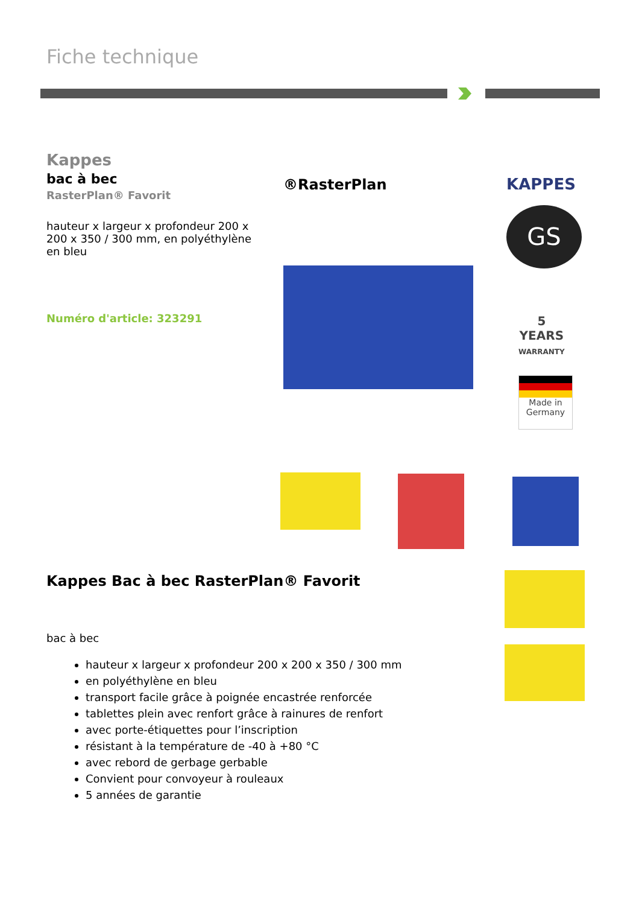Fiche technique
Kappes
bac à bec
RasterPlan® Favorit
hauteur x largeur x profondeur 200 x 200 x 350 / 300 mm, en polyéthylène en bleu
Numéro d'article: 323291
®RasterPlan KAPPES
GS
5
YEARS
WARRANTY
Made in
Germany
Kappes Bac à bec RasterPlan® Favorit
bac à bec
hauteur x largeur x profondeur 200 x 200 x 350 / 300 mm
en polyéthylène en bleu
transport facile grâce à poignée encastrée renforcée
tablettes plein avec renfort grâce à rainures de renfort
avec porte-étiquettes pour l’inscription
résistant à la température de -40 à +80 °C
avec rebord de gerbage gerbable
Convient pour convoyeur à rouleaux
5 années de garantie